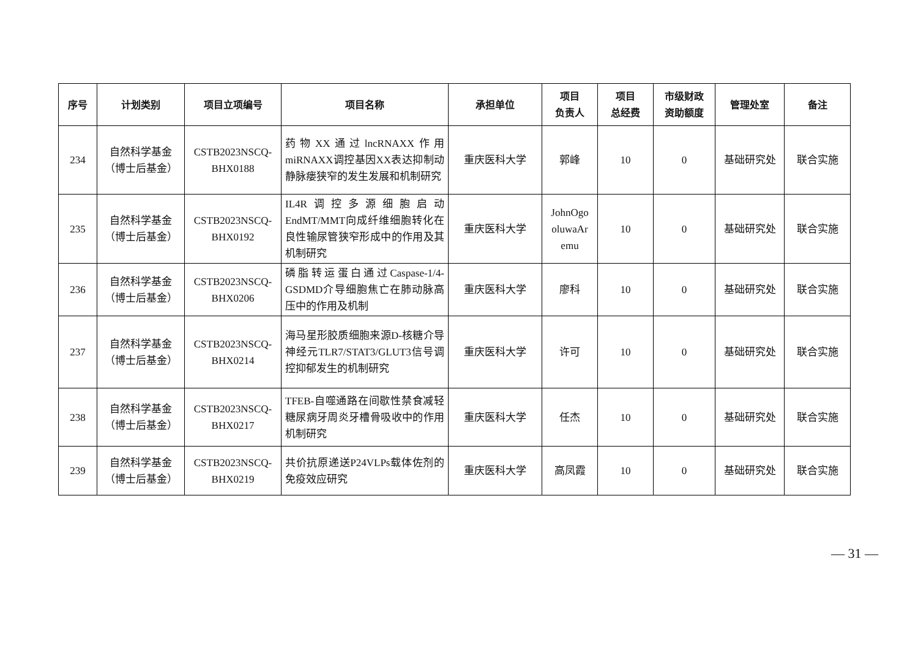| 序号 | 计划类别 | 项目立项编号 | 项目名称 | 承担单位 | 项目 负责人 | 项目 总经费 | 市级财政 资助额度 | 管理处室 | 备注 |
| --- | --- | --- | --- | --- | --- | --- | --- | --- | --- |
| 234 | 自然科学基金 （博士后基金） | CSTB2023NSCQ- BHX0188 | 药物XX通过lncRNAXX作用miRNAXX调控基因XX表达抑制动静脉瘘狭窄的发生发展和机制研究 | 重庆医科大学 | 郭峰 | 10 | 0 | 基础研究处 | 联合实施 |
| 235 | 自然科学基金 （博士后基金） | CSTB2023NSCQ- BHX0192 | IL4R调控多源细胞启动EndMT/MMT向成纤维细胞转化在良性输尿管狭窄形成中的作用及其机制研究 | 重庆医科大学 | JohnOgo oluwaAr emu | 10 | 0 | 基础研究处 | 联合实施 |
| 236 | 自然科学基金 （博士后基金） | CSTB2023NSCQ- BHX0206 | 磷脂转运蛋白通过Caspase-1/4-GSDMD介导细胞焦亡在肺动脉高压中的作用及机制 | 重庆医科大学 | 廖科 | 10 | 0 | 基础研究处 | 联合实施 |
| 237 | 自然科学基金 （博士后基金） | CSTB2023NSCQ- BHX0214 | 海马星形胶质细胞来源D-核糖介导神经元TLR7/STAT3/GLUT3信号调控抑郁发生的机制研究 | 重庆医科大学 | 许可 | 10 | 0 | 基础研究处 | 联合实施 |
| 238 | 自然科学基金 （博士后基金） | CSTB2023NSCQ- BHX0217 | TFEB-自噬通路在间歇性禁食减轻糖尿病牙周炎牙槽骨吸收中的作用机制研究 | 重庆医科大学 | 任杰 | 10 | 0 | 基础研究处 | 联合实施 |
| 239 | 自然科学基金 （博士后基金） | CSTB2023NSCQ- BHX0219 | 共价抗原递送P24VLPs载体佐剂的免疫效应研究 | 重庆医科大学 | 高凤霞 | 10 | 0 | 基础研究处 | 联合实施 |
— 31 —